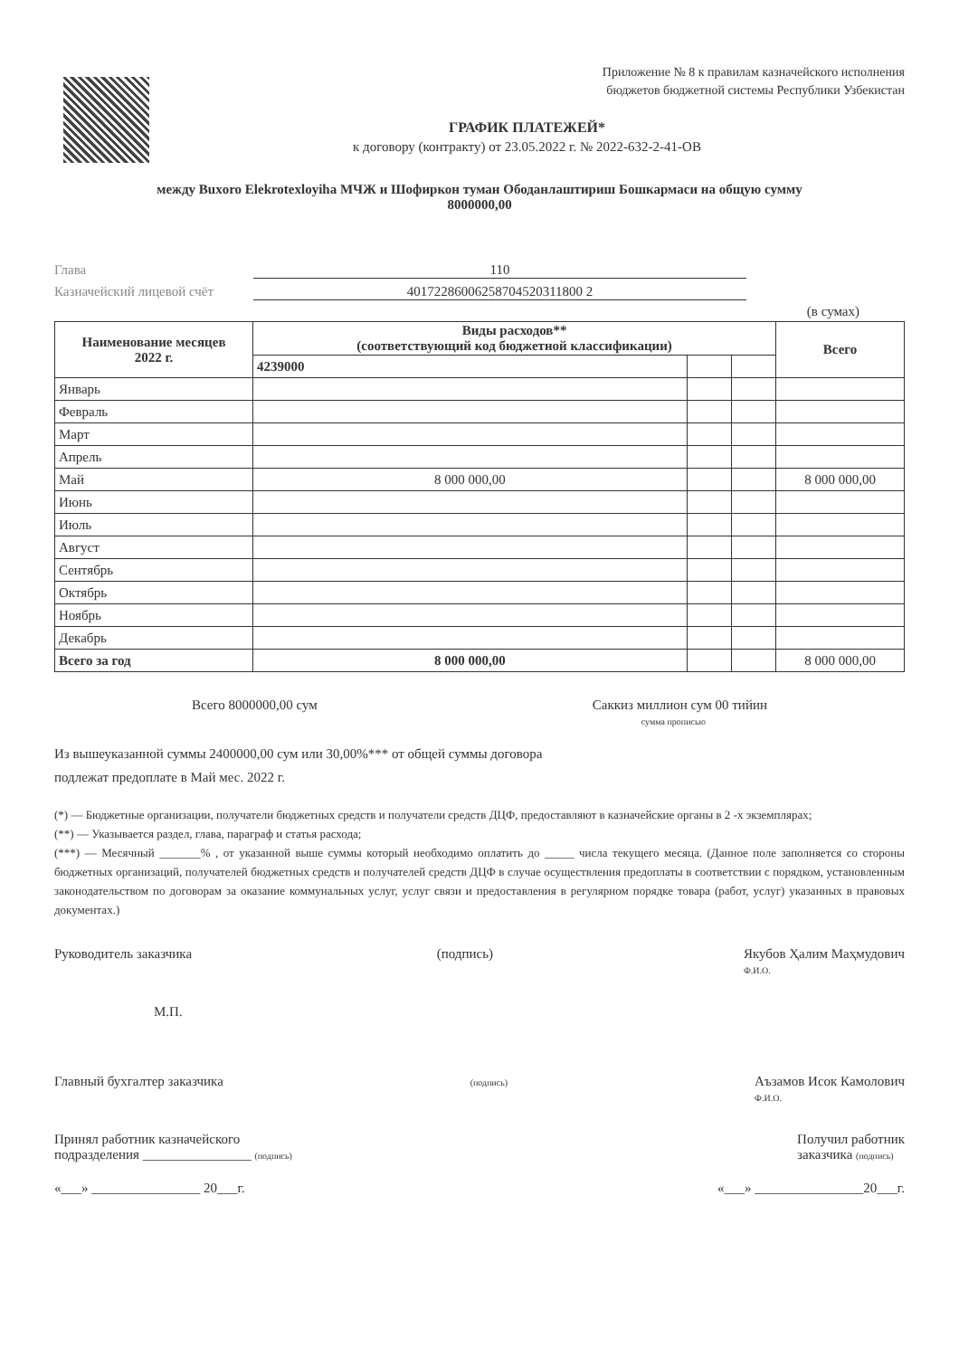Приложение № 8 к правилам казначейского исполнения
бюджетов бюджетной системы Республики Узбекистан
ГРАФИК ПЛАТЕЖЕЙ*
к договору (контракту) от 23.05.2022 г. № 2022-632-2-41-OB
между Buxoro Elekrotexloyiha МЧЖ и Шофиркон туман Ободанлаштириш Бошкармаси на общую сумму
8000000,00
Глава 110
Казначейский лицевой счёт 40172286006258704520311800 2
(в сумах)
| Наименование месяцев 2022 г. | Виды расходов** (соответствующий код бюджетной классификации) | | | Всего |
| --- | --- | --- | --- | --- |
| | 4239000 | | | |
| Январь | | | | |
| Февраль | | | | |
| Март | | | | |
| Апрель | | | | |
| Май | 8 000 000,00 | | | 8 000 000,00 |
| Июнь | | | | |
| Июль | | | | |
| Август | | | | |
| Сентябрь | | | | |
| Октябрь | | | | |
| Ноябрь | | | | |
| Декабрь | | | | |
| Всего за год | 8 000 000,00 | | | 8 000 000,00 |
Всего 8000000,00 сум Саккиз миллион сум 00 тийин
сумма прописью
Из вышеуказанной суммы 2400000,00 сум или 30,00%*** от общей суммы договора
подлежат предоплате в Май мес. 2022 г.
(*) — Бюджетные организации, получатели бюджетных средств и получатели средств ДЦФ, предоставляют в казначейские органы в 2 -х экземплярах;
(**) — Указывается раздел, глава, параграф и статья расхода;
(***) — Месячный _______% , от указанной выше суммы который необходимо оплатить до _____ числа текущего месяца. (Данное поле заполняется со стороны бюджетных организаций, получателей бюджетных средств и получателей средств ДЦФ в случае осуществления предоплаты в соответствии с порядком, установленным законодательством по договорам за оказание коммунальных услуг, услуг связи и предоставления в регулярном порядке товара (работ, услуг) указанных в правовых документах.)
Руководитель заказчика (подпись) Якубов Ҳалим Маҳмудович
Ф.И.О.
М.П.
Главный бухгалтер заказчика (подпись) Аъзамов Исок Камолович
Ф.И.О.
Принял работник казначейского
подразделения ________________ (подпись) Получил работник
заказчика (подпись)
«___» ________________ 20___г. «___» ________________20___г.